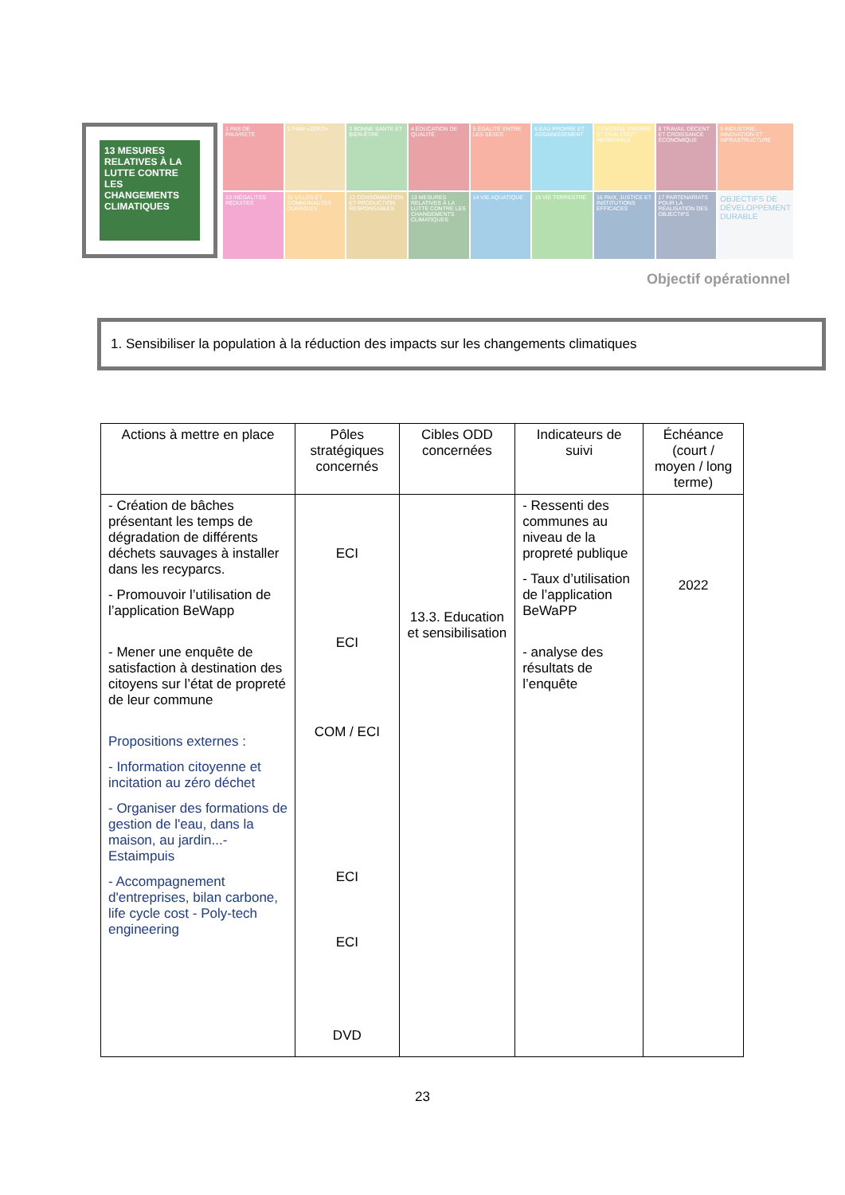13 MESURES RELATIVES À LA LUTTE CONTRE LES CHANGEMENTS CLIMATIQUES
1 PAS DE PAUVRETÉ
2 FAIM «ZÉRO»
3 BONNE SANTÉ ET BIEN-ÊTRE
4 ÉDUCATION DE QUALITÉ
5 ÉGALITÉ ENTRE LES SEXES
6 EAU PROPRE ET ASSAINISSEMENT
7 ÉNERGIE PROPRE ET D'UN COÛT ABORDABLE
8 TRAVAIL DÉCENT ET CROISSANCE ÉCONOMIQUE
9 INDUSTRIE, INNOVATION ET INFRASTRUCTURE
10 INÉGALITÉS RÉDUITES
11 VILLES ET COMMUNAUTÉS DURABLES
12 CONSOMMATION ET PRODUCTION RESPONSABLES
13 MESURES RELATIVES À LA LUTTE CONTRE LES CHANGEMENTS CLIMATIQUES
14 VIE AQUATIQUE
15 VIE TERRESTRE
16 PAIX, JUSTICE ET INSTITUTIONS EFFICACES
17 PARTENARIATS POUR LA RÉALISATION DES OBJECTIFS
OBJECTIFS DE DÉVELOPPEMENT DURABLE
Objectif opérationnel
1. Sensibiliser la population à la réduction des impacts sur les changements climatiques
| Actions à mettre en place | Pôles stratégiques concernés | Cibles ODD concernées | Indicateurs de suivi | Échéance (court / moyen / long terme) |
| --- | --- | --- | --- | --- |
| - Création de bâches présentant les temps de dégradation de différents déchets sauvages à installer dans les recyparcs. - Promouvoir l’utilisation de l’application BeWapp - Mener une enquête de satisfaction à destination des citoyens sur l’état de propreté de leur commune Propositions externes : - Information citoyenne et incitation au zéro déchet - Organiser des formations de gestion de l'eau, dans la maison, au jardin...- Estaimpuis - Accompagnement d'entreprises, bilan carbone, life cycle cost - Poly-tech engineering | ECI ECI COM / ECI ECI ECI DVD | 13.3. Education et sensibilisation | - Ressenti des communes au niveau de la propreté publique - Taux d’utilisation de l’application BeWaPP - analyse des résultats de l’enquête | 2022 |
23